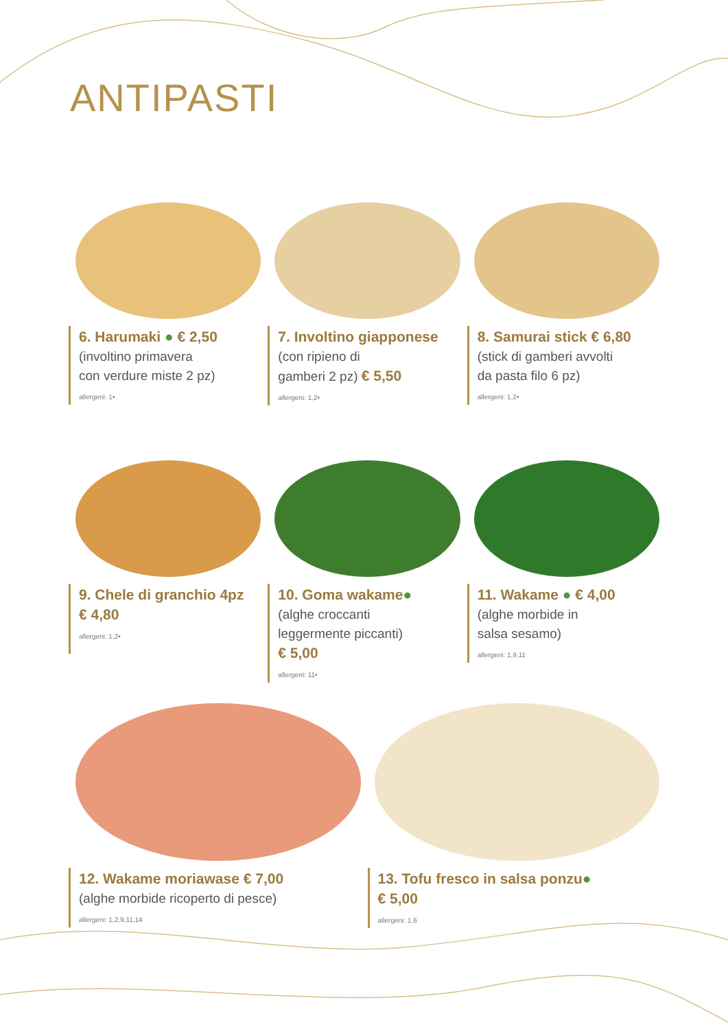ANTIPASTI
6. Harumaki ● € 2,50
(involtino primavera
con verdure miste 2 pz)
allergeni: 1•
7. Involtino giapponese
(con ripieno di
gamberi 2 pz) € 5,50
allergeni: 1,2•
8. Samurai stick € 6,80
(stick di gamberi avvolti
da pasta filo 6 pz)
allergeni: 1,2•
9. Chele di granchio 4pz
€ 4,80
allergeni: 1,2•
10. Goma wakame●
(alghe croccanti
leggermente piccanti)
€ 5,00
allergeni: 11•
11. Wakame ● € 4,00
(alghe morbide in
salsa sesamo)
allergeni: 1,9,11
12. Wakame moriawase € 7,00
(alghe morbide ricoperto di pesce)
allergeni: 1,2,9,11,14
13. Tofu fresco in salsa ponzu●
€ 5,00
allergeni: 1,6